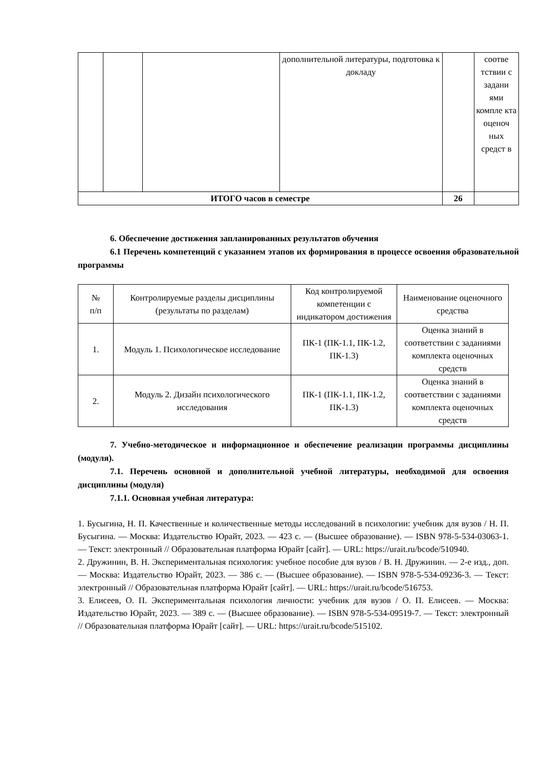| | | | дополнительной литературы, подготовка к докладу | | соотве тствии с задани ями компле кта оценоч ных средст в |
| ИТОГО часов в семестре | | | | 26 | |
6. Обеспечение достижения запланированных результатов обучения
6.1 Перечень компетенций с указанием этапов их формирования в процессе освоения образовательной программы
| № п/п | Контролируемые разделы дисциплины (результаты по разделам) | Код контролируемой компетенции с индикатором достижения | Наименование оценочного средства |
| --- | --- | --- | --- |
| 1. | Модуль 1. Психологическое исследование | ПК-1 (ПК-1.1, ПК-1.2, ПК-1.3) | Оценка знаний в соответствии с заданиями комплекта оценочных средств |
| 2. | Модуль 2. Дизайн психологического исследования | ПК-1 (ПК-1.1, ПК-1.2, ПК-1.3) | Оценка знаний в соответствии с заданиями комплекта оценочных средств |
7. Учебно-методическое и информационное и обеспечение реализации программы дисциплины (модуля).
7.1. Перечень основной и дополнительной учебной литературы, необходимой для освоения дисциплины (модуля)
7.1.1. Основная учебная литература:
1. Бусыгина, Н. П. Качественные и количественные методы исследований в психологии: учебник для вузов / Н. П. Бусыгина. — Москва: Издательство Юрайт, 2023. — 423 с. — (Высшее образование). — ISBN 978-5-534-03063-1. — Текст: электронный // Образовательная платформа Юрайт [сайт]. — URL: https://urait.ru/bcode/510940.
2. Дружинин, В. Н. Экспериментальная психология: учебное пособие для вузов / В. Н. Дружинин. — 2-е изд., доп. — Москва: Издательство Юрайт, 2023. — 386 с. — (Высшее образование). — ISBN 978-5-534-09236-3. — Текст: электронный // Образовательная платформа Юрайт [сайт]. — URL: https://urait.ru/bcode/516753.
3. Елисеев, О. П. Экспериментальная психология личности: учебник для вузов / О. П. Елисеев. — Москва: Издательство Юрайт, 2023. — 389 с. — (Высшее образование). — ISBN 978-5-534-09519-7. — Текст: электронный // Образовательная платформа Юрайт [сайт]. — URL: https://urait.ru/bcode/515102.